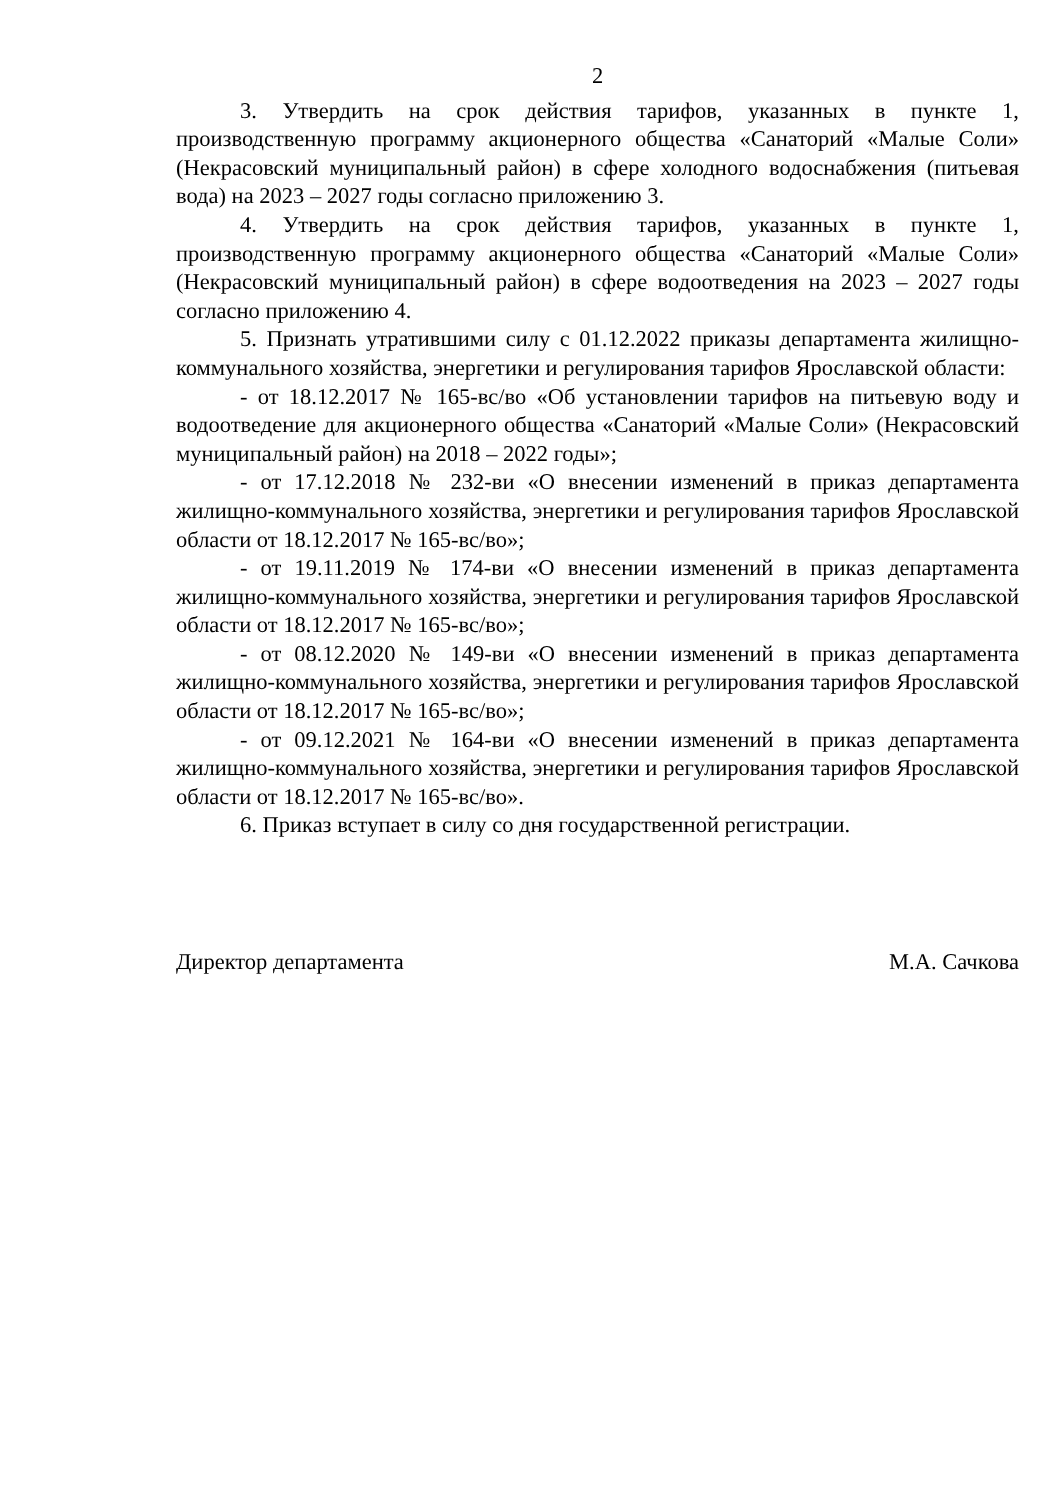2
3. Утвердить на срок действия тарифов, указанных в пункте 1, производственную программу акционерного общества «Санаторий «Малые Соли» (Некрасовский муниципальный район) в сфере холодного водоснабжения (питьевая вода) на 2023 – 2027 годы согласно приложению 3.
4. Утвердить на срок действия тарифов, указанных в пункте 1, производственную программу акционерного общества «Санаторий «Малые Соли» (Некрасовский муниципальный район) в сфере водоотведения на 2023 – 2027 годы согласно приложению 4.
5. Признать утратившими силу с 01.12.2022 приказы департамента жилищно-коммунального хозяйства, энергетики и регулирования тарифов Ярославской области:
- от 18.12.2017 № 165-вс/во «Об установлении тарифов на питьевую воду и водоотведение для акционерного общества «Санаторий «Малые Соли» (Некрасовский муниципальный район) на 2018 – 2022 годы»;
- от 17.12.2018 № 232-ви «О внесении изменений в приказ департамента жилищно-коммунального хозяйства, энергетики и регулирования тарифов Ярославской области от 18.12.2017 № 165-вс/во»;
- от 19.11.2019 № 174-ви «О внесении изменений в приказ департамента жилищно-коммунального хозяйства, энергетики и регулирования тарифов Ярославской области от 18.12.2017 № 165-вс/во»;
- от 08.12.2020 № 149-ви «О внесении изменений в приказ департамента жилищно-коммунального хозяйства, энергетики и регулирования тарифов Ярославской области от 18.12.2017 № 165-вс/во»;
- от 09.12.2021 № 164-ви «О внесении изменений в приказ департамента жилищно-коммунального хозяйства, энергетики и регулирования тарифов Ярославской области от 18.12.2017 № 165-вс/во».
6. Приказ вступает в силу со дня государственной регистрации.
Директор департамента М.А. Сачкова